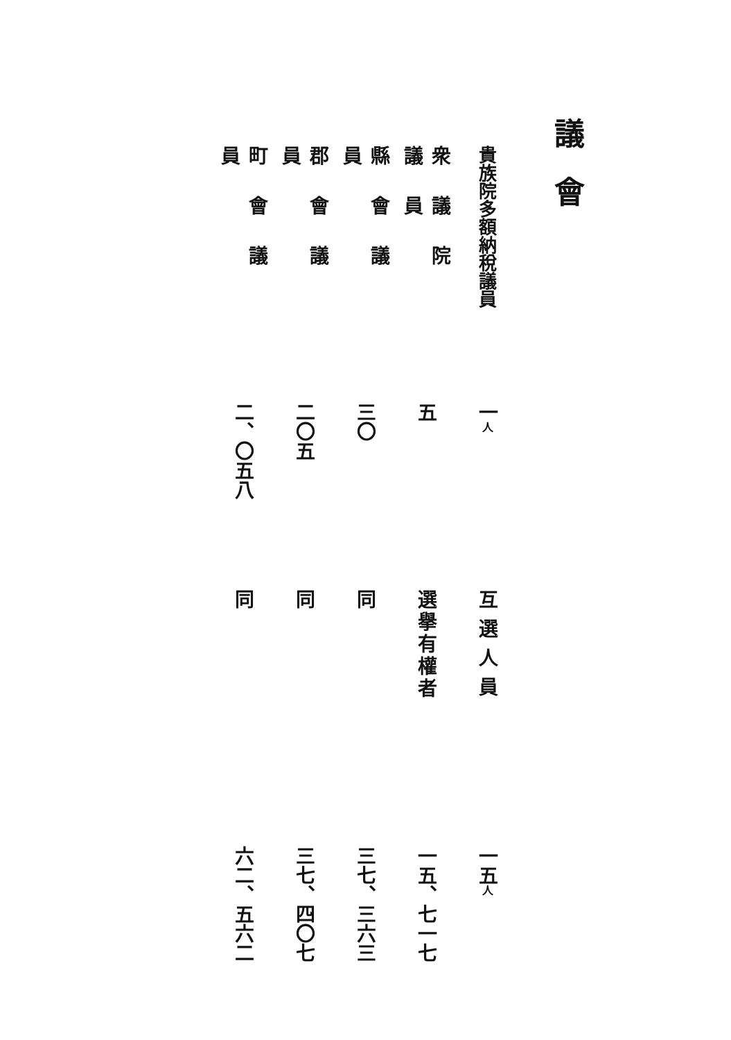議會
貴族院多額納稅議員
一人
互選人員
一五人
衆議院議員
五
選擧有權者
一五、七一七
縣會議員
三〇
同
三七、三六三
郡會議員
二〇五
同
三七、四〇七
町會議員
二、〇五八
同
六二、五六二